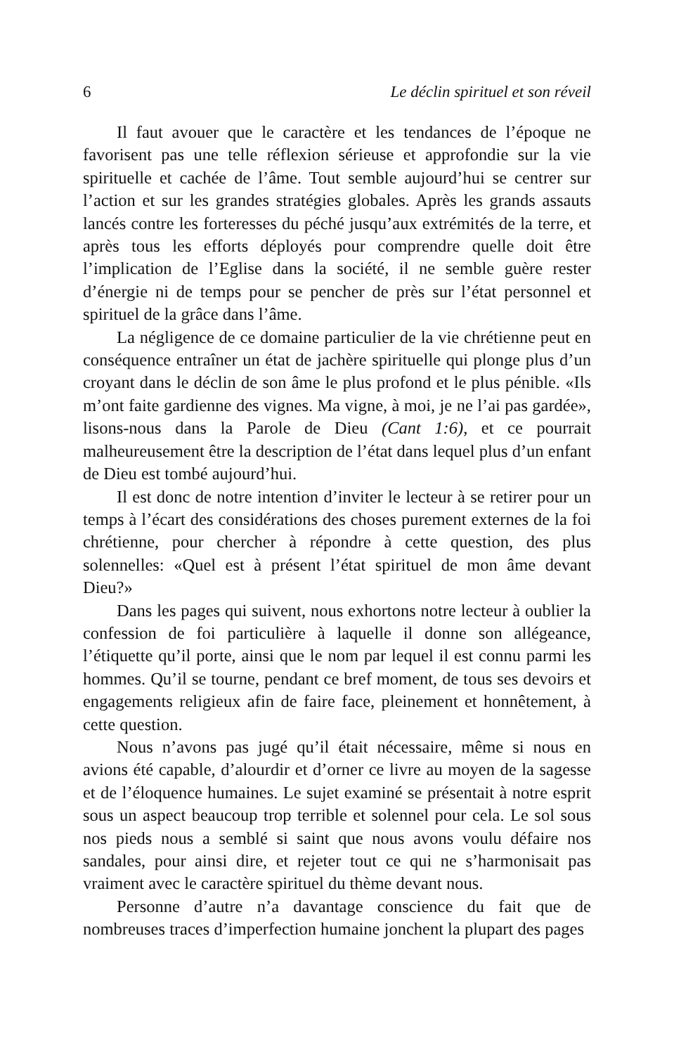6 Le déclin spirituel et son réveil
Il faut avouer que le caractère et les tendances de l’époque ne favorisent pas une telle réflexion sérieuse et approfondie sur la vie spirituelle et cachée de l’âme. Tout semble aujourd’hui se centrer sur l’action et sur les grandes stratégies globales. Après les grands assauts lancés contre les forteresses du péché jusqu’aux extrémités de la terre, et après tous les efforts déployés pour comprendre quelle doit être l’implication de l’Eglise dans la société, il ne semble guère rester d’énergie ni de temps pour se pencher de près sur l’état personnel et spirituel de la grâce dans l’âme.
La négligence de ce domaine particulier de la vie chrétienne peut en conséquence entraîner un état de jachère spirituelle qui plonge plus d’un croyant dans le déclin de son âme le plus profond et le plus pénible. «Ils m’ont faite gardienne des vignes. Ma vigne, à moi, je ne l’ai pas gardée», lisons-nous dans la Parole de Dieu (Cant 1:6), et ce pourrait malheureusement être la description de l’état dans lequel plus d’un enfant de Dieu est tombé aujourd’hui.
Il est donc de notre intention d’inviter le lecteur à se retirer pour un temps à l’écart des considérations des choses purement externes de la foi chrétienne, pour chercher à répondre à cette question, des plus solennelles: «Quel est à présent l’état spirituel de mon âme devant Dieu?»
Dans les pages qui suivent, nous exhortons notre lecteur à oublier la confession de foi particulière à laquelle il donne son allégeance, l’étiquette qu’il porte, ainsi que le nom par lequel il est connu parmi les hommes. Qu’il se tourne, pendant ce bref moment, de tous ses devoirs et engagements religieux afin de faire face, pleinement et honnêtement, à cette question.
Nous n’avons pas jugé qu’il était nécessaire, même si nous en avions été capable, d’alourdir et d’orner ce livre au moyen de la sagesse et de l’éloquence humaines. Le sujet examiné se présentait à notre esprit sous un aspect beaucoup trop terrible et solennel pour cela. Le sol sous nos pieds nous a semblé si saint que nous avons voulu défaire nos sandales, pour ainsi dire, et rejeter tout ce qui ne s’harmonisait pas vraiment avec le caractère spirituel du thème devant nous.
Personne d’autre n’a davantage conscience du fait que de nombreuses traces d’imperfection humaine jonchent la plupart des pages